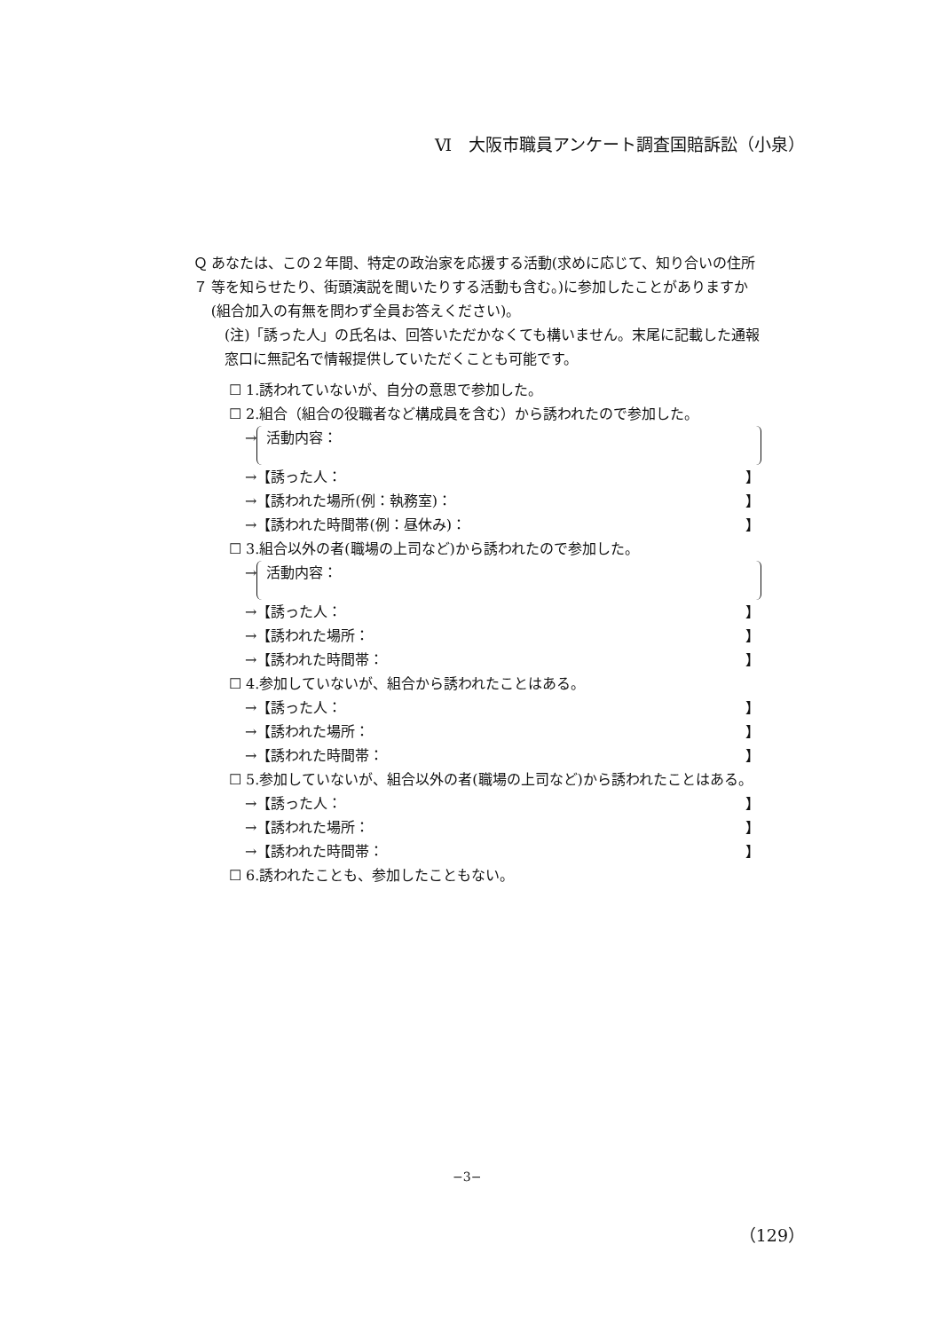Ⅵ　大阪市職員アンケート調査国賠訴訟（小泉）
Ｑ７ あなたは、この２年間、特定の政治家を応援する活動(求めに応じて、知り合いの住所等を知らせたり、街頭演説を聞いたりする活動も含む。)に参加したことがありますか(組合加入の有無を問わず全員お答えください)。
(注)「誘った人」の氏名は、回答いただかなくても構いません。末尾に記載した通報窓口に無記名で情報提供していただくことも可能です。
☐ 1.誘われていないが、自分の意思で参加した。
☐ 2.組合（組合の役職者など構成員を含む）から誘われたので参加した。
→
活動内容：
→【誘った人： 】
→【誘われた場所(例：執務室)： 】
→【誘われた時間帯(例：昼休み)： 】
☐ 3.組合以外の者(職場の上司など)から誘われたので参加した。
→
活動内容：
→【誘った人： 】
→【誘われた場所： 】
→【誘われた時間帯： 】
☐ 4.参加していないが、組合から誘われたことはある。
→【誘った人： 】
→【誘われた場所： 】
→【誘われた時間帯： 】
☐ 5.参加していないが、組合以外の者(職場の上司など)から誘われたことはある。
→【誘った人： 】
→【誘われた場所： 】
→【誘われた時間帯： 】
☐ 6.誘われたことも、参加したこともない。
−3−
（129）